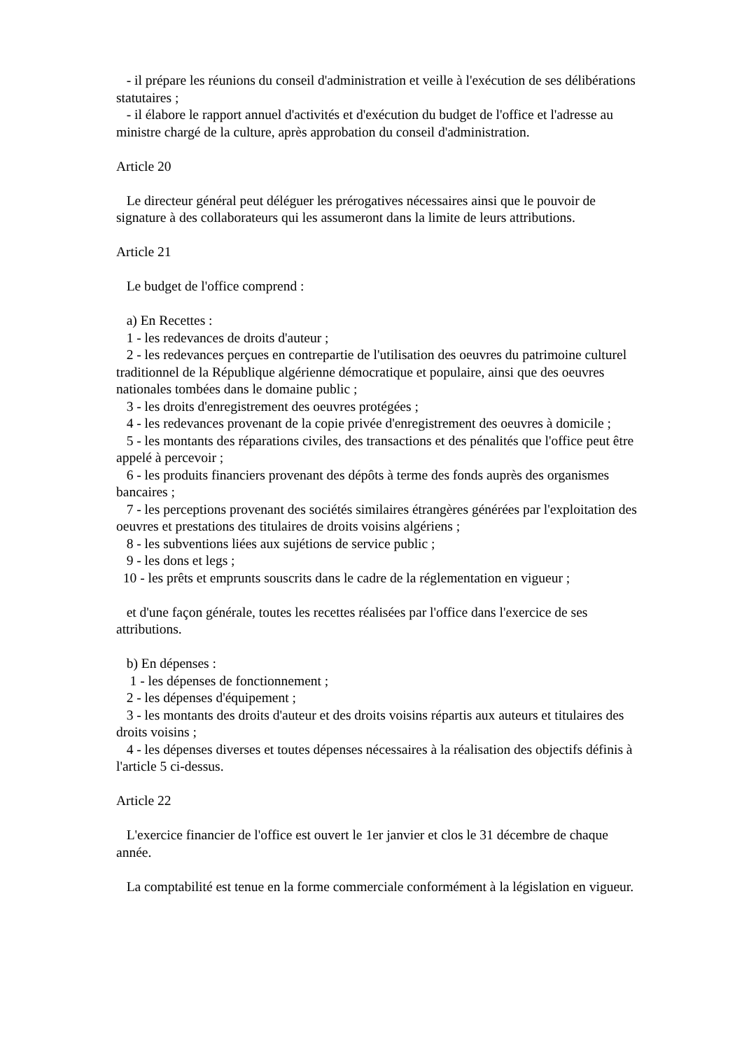- il prépare les réunions du conseil d'administration et veille à l'exécution de ses délibérations statutaires ;
- il élabore le rapport annuel d'activités et d'exécution du budget de l'office et l'adresse au ministre chargé de la culture, après approbation du conseil d'administration.
Article 20
Le directeur général peut déléguer les prérogatives nécessaires ainsi que le pouvoir de signature à des collaborateurs qui les assumeront dans la limite de leurs attributions.
Article 21
Le budget de l'office comprend :
a) En Recettes :
1 - les redevances de droits d'auteur ;
2 - les redevances perçues en contrepartie de l'utilisation des oeuvres du patrimoine culturel traditionnel de la République algérienne démocratique et populaire, ainsi que des oeuvres nationales tombées dans le domaine public ;
3 - les droits d'enregistrement des oeuvres protégées ;
4 - les redevances provenant de la copie privée d'enregistrement des oeuvres à domicile ;
5 - les montants des réparations civiles, des transactions et des pénalités que l'office peut être appelé à percevoir ;
6 - les produits financiers provenant des dépôts à terme des fonds auprès des organismes bancaires ;
7 - les perceptions provenant des sociétés similaires étrangères générées par l'exploitation des oeuvres et prestations des titulaires de droits voisins algériens ;
8 - les subventions liées aux sujétions de service public ;
9 - les dons et legs ;
10 - les prêts et emprunts souscrits dans le cadre de la réglementation en vigueur ;
et d'une façon générale, toutes les recettes réalisées par l'office dans l'exercice de ses attributions.
b) En dépenses :
1 - les dépenses de fonctionnement ;
2 - les dépenses d'équipement ;
3 - les montants des droits d'auteur et des droits voisins répartis aux auteurs et titulaires des droits voisins ;
4 - les dépenses diverses et toutes dépenses nécessaires à la réalisation des objectifs définis à l'article 5 ci-dessus.
Article 22
L'exercice financier de l'office est ouvert le 1er janvier et clos le 31 décembre de chaque année.
La comptabilité est tenue en la forme commerciale conformément à la législation en vigueur.